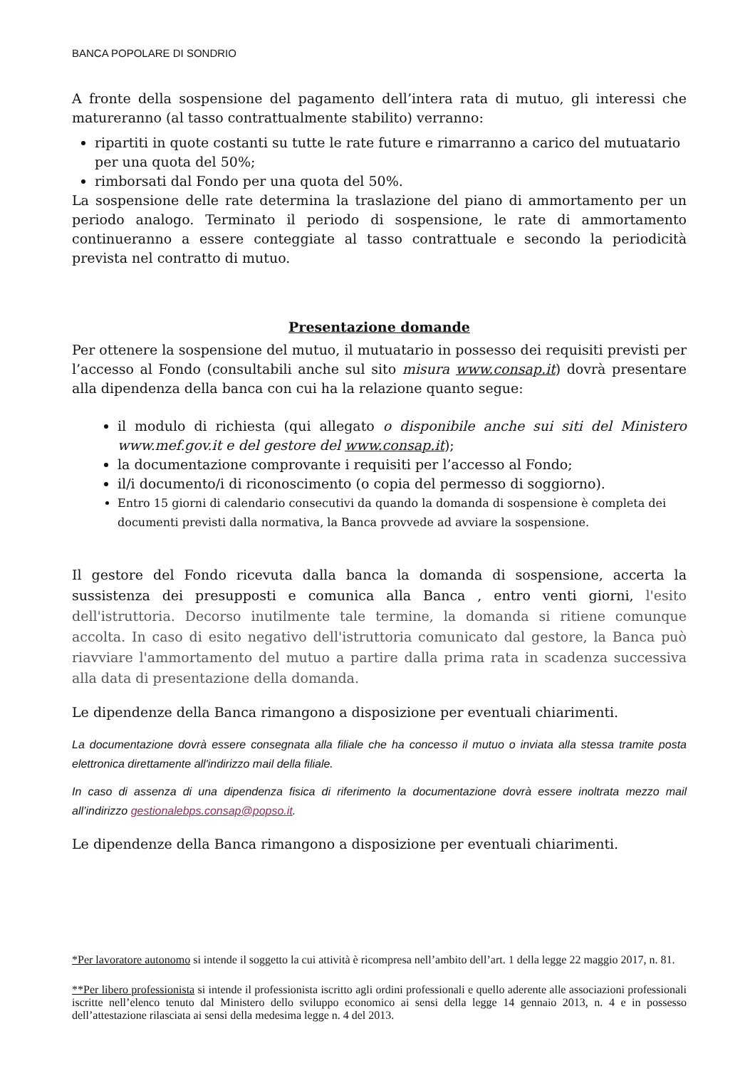BANCA POPOLARE DI SONDRIO
A fronte della sospensione del pagamento dell’intera rata di mutuo, gli interessi che matureranno (al tasso contrattualmente stabilito) verranno:
ripartiti in quote costanti su tutte le rate future e rimarranno a carico del mutuatario per una quota del 50%;
rimborsati dal Fondo per una quota del 50%.
La sospensione delle rate determina la traslazione del piano di ammortamento per un periodo analogo. Terminato il periodo di sospensione, le rate di ammortamento continueranno a essere conteggiate al tasso contrattuale e secondo la periodicità prevista nel contratto di mutuo.
Presentazione domande
Per ottenere la sospensione del mutuo, il mutuatario in possesso dei requisiti previsti per l’accesso al Fondo (consultabili anche sul sito misura www.consap.it) dovrà presentare alla dipendenza della banca con cui ha la relazione quanto segue:
il modulo di richiesta (qui allegato o disponibile anche sui siti del Ministero www.mef.gov.it e del gestore del www.consap.it);
la documentazione comprovante i requisiti per l’accesso al Fondo;
il/i documento/i di riconoscimento (o copia del permesso di soggiorno).
Entro 15 giorni di calendario consecutivi da quando la domanda di sospensione è completa dei documenti previsti dalla normativa, la Banca provvede ad avviare la sospensione.
Il gestore del Fondo ricevuta dalla banca la domanda di sospensione, accerta la sussistenza dei presupposti e comunica alla Banca , entro venti giorni, l'esito dell'istruttoria. Decorso inutilmente tale termine, la domanda si ritiene comunque accolta. In caso di esito negativo dell'istruttoria comunicato dal gestore, la Banca può riavviare l'ammortamento del mutuo a partire dalla prima rata in scadenza successiva alla data di presentazione della domanda.
Le dipendenze della Banca rimangono a disposizione per eventuali chiarimenti.
La documentazione dovrà essere consegnata alla filiale che ha concesso il mutuo o inviata alla stessa tramite posta elettronica direttamente all'indirizzo mail della filiale.
In caso di assenza di una dipendenza fisica di riferimento la documentazione dovrà essere inoltrata mezzo mail all’indirizzo gestionalebps.consap@popso.it.
Le dipendenze della Banca rimangono a disposizione per eventuali chiarimenti.
*Per lavoratore autonomo si intende il soggetto la cui attività è ricompresa nell’ambito dell’art. 1 della legge 22 maggio 2017, n. 81.
**Per libero professionista si intende il professionista iscritto agli ordini professionali e quello aderente alle associazioni professionali iscritte nell’elenco tenuto dal Ministero dello sviluppo economico ai sensi della legge 14 gennaio 2013, n. 4 e in possesso dell’attestazione rilasciata ai sensi della medesima legge n. 4 del 2013.